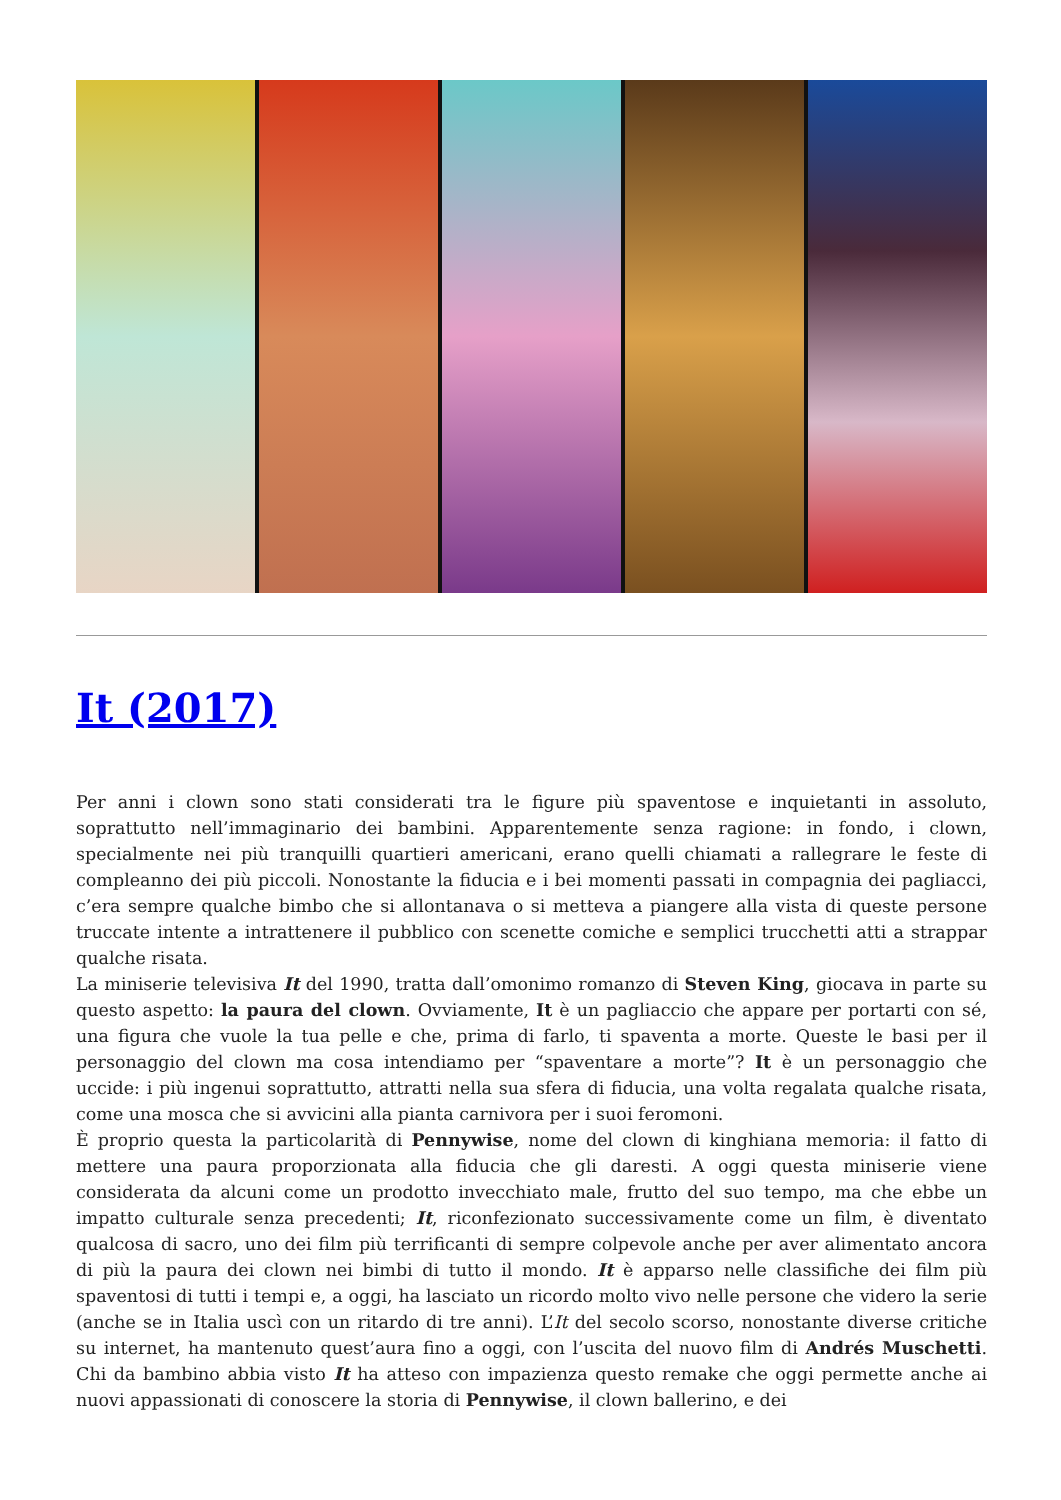It (2017)
Per anni i clown sono stati considerati tra le figure più spaventose e inquietanti in assoluto, soprattutto nell’immaginario dei bambini. Apparentemente senza ragione: in fondo, i clown, specialmente nei più tranquilli quartieri americani, erano quelli chiamati a rallegrare le feste di compleanno dei più piccoli. Nonostante la fiducia e i bei momenti passati in compagnia dei pagliacci, c’era sempre qualche bimbo che si allontanava o si metteva a piangere alla vista di queste persone truccate intente a intrattenere il pubblico con scenette comiche e semplici trucchetti atti a strappar qualche risata.
La miniserie televisiva It del 1990, tratta dall’omonimo romanzo di Steven King, giocava in parte su questo aspetto: la paura del clown. Ovviamente, It è un pagliaccio che appare per portarti con sé, una figura che vuole la tua pelle e che, prima di farlo, ti spaventa a morte. Queste le basi per il personaggio del clown ma cosa intendiamo per “spaventare a morte”? It è un personaggio che uccide: i più ingenui soprattutto, attratti nella sua sfera di fiducia, una volta regalata qualche risata, come una mosca che si avvicini alla pianta carnivora per i suoi feromoni.
È proprio questa la particolarità di Pennywise, nome del clown di kinghiana memoria: il fatto di mettere una paura proporzionata alla fiducia che gli daresti. A oggi questa miniserie viene considerata da alcuni come un prodotto invecchiato male, frutto del suo tempo, ma che ebbe un impatto culturale senza precedenti; It, riconfezionato successivamente come un film, è diventato qualcosa di sacro, uno dei film più terrificanti di sempre colpevole anche per aver alimentato ancora di più la paura dei clown nei bimbi di tutto il mondo. It è apparso nelle classifiche dei film più spaventosi di tutti i tempi e, a oggi, ha lasciato un ricordo molto vivo nelle persone che videro la serie (anche se in Italia uscì con un ritardo di tre anni). L’It del secolo scorso, nonostante diverse critiche su internet, ha mantenuto quest’aura fino a oggi, con l’uscita del nuovo film di Andrés Muschetti. Chi da bambino abbia visto It ha atteso con impazienza questo remake che oggi permette anche ai nuovi appassionati di conoscere la storia di Pennywise, il clown ballerino, e dei